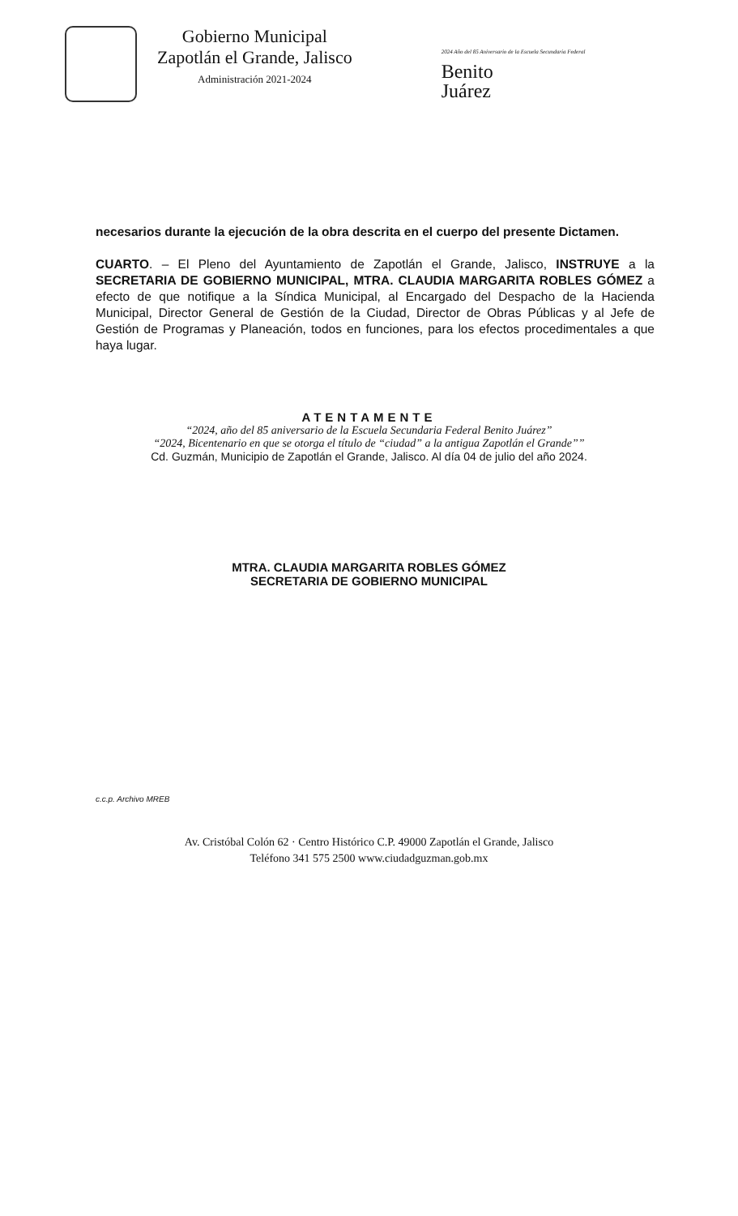Gobierno Municipal
Zapotlán el Grande, Jalisco
Administración 2021-2024
2024 Año del 85 Aniversario de la Escuela Secundaria Federal
Benito
Juárez
necesarios durante la ejecución de la obra descrita en el cuerpo del presente Dictamen.
CUARTO. – El Pleno del Ayuntamiento de Zapotlán el Grande, Jalisco, INSTRUYE a la SECRETARIA DE GOBIERNO MUNICIPAL, MTRA. CLAUDIA MARGARITA ROBLES GÓMEZ a efecto de que notifique a la Síndica Municipal, al Encargado del Despacho de la Hacienda Municipal, Director General de Gestión de la Ciudad, Director de Obras Públicas y al Jefe de Gestión de Programas y Planeación, todos en funciones, para los efectos procedimentales a que haya lugar.
ATENTAMENTE
“2024, año del 85 aniversario de la Escuela Secundaria Federal Benito Juárez”
“2024, Bicentenario en que se otorga el título de “ciudad” a la antigua Zapotlán el Grande””
Cd. Guzmán, Municipio de Zapotlán el Grande, Jalisco. Al día 04 de julio del año 2024.
MTRA. CLAUDIA MARGARITA ROBLES GÓMEZ
SECRETARIA DE GOBIERNO MUNICIPAL
c.c.p. Archivo MREB
Av. Cristóbal Colón 62 · Centro Histórico C.P. 49000 Zapotlán el Grande, Jalisco
Teléfono 341 575 2500 www.ciudadguzman.gob.mx